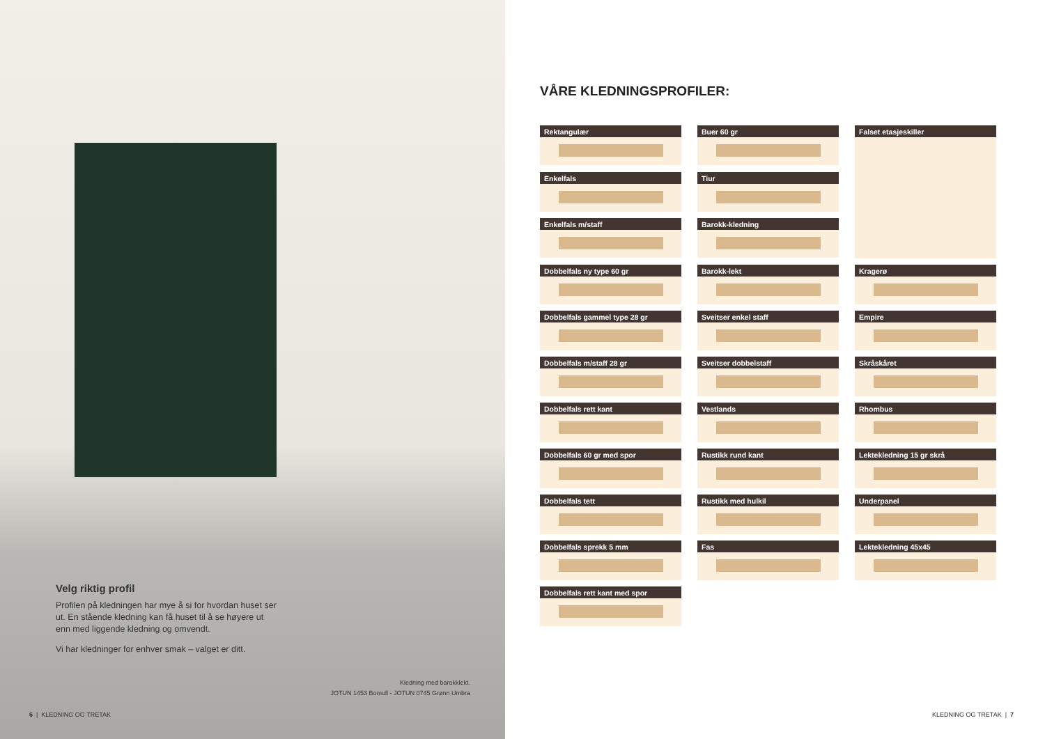Velg riktig profil
Profilen på kledningen har mye å si for hvordan huset ser ut. En stående kledning kan få huset til å se høyere ut enn med liggende kledning og omvendt.
Vi har kledninger for enhver smak – valget er ditt.
Kledning med barokklekt.
JOTUN 1453 Bomull - JOTUN 0745 Grønn Umbra
6 | KLEDNING OG TRETAK
VÅRE KLEDNINGSPROFILER:
Rektangulær
Buer 60 gr
Falset etasjeskiller
Enkelfals
Tiur
Enkelfals m/staff
Barokk-kledning
Dobbelfals ny type 60 gr
Barokk-lekt
Kragerø
Dobbelfals gammel type 28 gr
Sveitser enkel staff
Empire
Dobbelfals m/staff 28 gr
Sveitser dobbelstaff
Skråskåret
Dobbelfals rett kant
Vestlands
Rhombus
Dobbelfals 60 gr med spor
Rustikk rund kant
Lektekledning 15 gr skrå
Dobbelfals tett
Rustikk med hulkil
Underpanel
Dobbelfals sprekk 5 mm
Fas
Lektekledning 45x45
Dobbelfals rett kant med spor
KLEDNING OG TRETAK | 7